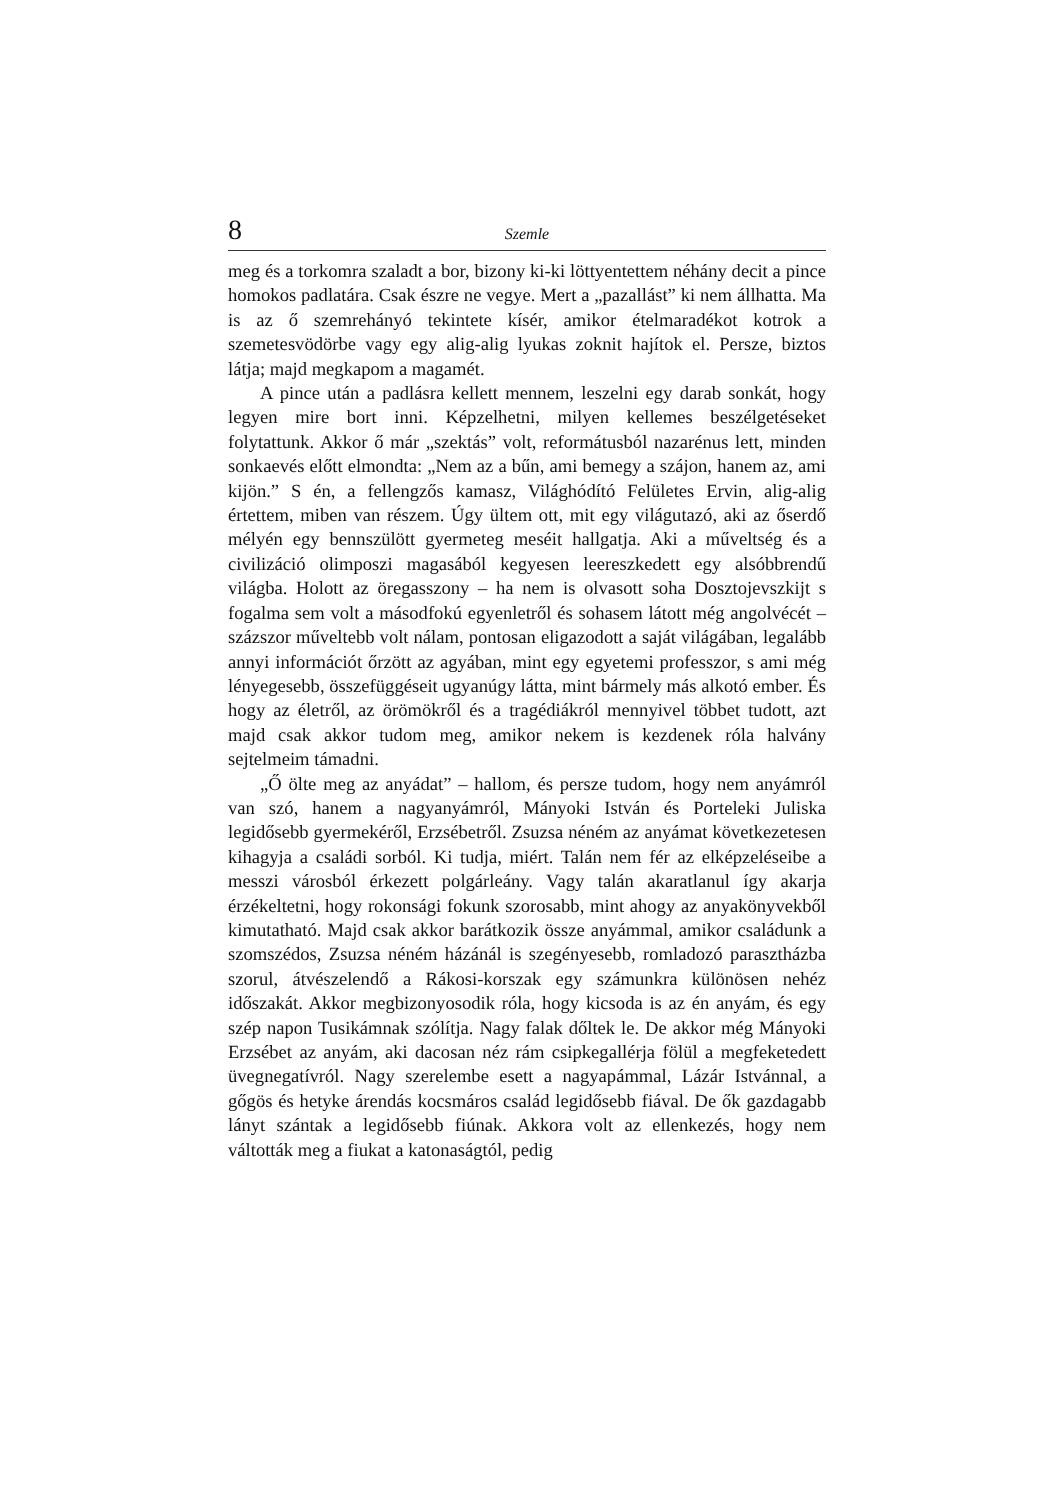8 Szemle
meg és a torkomra szaladt a bor, bizony ki-ki löttyentettem néhány decit a pince homokos padlatára. Csak észre ne vegye. Mert a „pazallást” ki nem állhatta. Ma is az ő szemrehányó tekintete kísér, amikor ételmaradékot kotrok a szemetesvödörbe vagy egy alig-alig lyukas zoknit hajítok el. Persze, biztos látja; majd megkapom a magamét.
A pince után a padlásra kellett mennem, leszelni egy darab sonkát, hogy legyen mire bort inni. Képzelhetni, milyen kellemes beszélgetéseket folytattunk. Akkor ő már „szektás” volt, reformátusból nazarénus lett, minden sonkaevés előtt elmondta: „Nem az a bűn, ami bemegy a szájon, hanem az, ami kijön.” S én, a fellengzős kamasz, Világhódító Felületes Ervin, alig-alig értettem, miben van részem. Úgy ültem ott, mit egy világutazó, aki az őserdő mélyén egy bennszülött gyermeteg meséit hallgatja. Aki a műveltség és a civilizáció olimposzi magasából kegyesen leereszkedett egy alsóbbrendű világba. Holott az öregasszony – ha nem is olvasott soha Dosztojevszkijt s fogalma sem volt a másodfokú egyenletről és sohasem látott még angolvécét – százszor műveltebb volt nálam, pontosan eligazodott a saját világában, legalább annyi információt őrzött az agyában, mint egy egyetemi professzor, s ami még lényegesebb, összefüggéseit ugyanúgy látta, mint bármely más alkotó ember. És hogy az életről, az örömökről és a tragédiákról mennyivel többet tudott, azt majd csak akkor tudom meg, amikor nekem is kezdenek róla halvány sejtelmeim támadni.
„Ő ölte meg az anyádat” – hallom, és persze tudom, hogy nem anyámról van szó, hanem a nagyanyámról, Mányoki István és Porteleki Juliska legidősebb gyermekéről, Erzsébetről. Zsuzsa néném az anyámat következetesen kihagyja a családi sorból. Ki tudja, miért. Talán nem fér az elképzeléseibe a messzi városból érkezett polgárleány. Vagy talán akaratlanul így akarja érzékeltetni, hogy rokonsági fokunk szorosabb, mint ahogy az anyakönyvekből kimutatható. Majd csak akkor barátkozik össze anyámmal, amikor családunk a szomszédos, Zsuzsa néném házánál is szegényesebb, romladozó parasztházba szorul, átvészelendő a Rákosi-korszak egy számunkra különösen nehéz időszakát. Akkor megbizonyosodik róla, hogy kicsoda is az én anyám, és egy szép napon Tusikámnak szólítja. Nagy falak dőltek le. De akkor még Mányoki Erzsébet az anyám, aki dacosan néz rám csipkegallérja fölül a megfeketedett üvegnegatívról. Nagy szerelembe esett a nagyapámmal, Lázár Istvánnal, a gőgös és hetyke árendás kocsmáros család legidősebb fiával. De ők gazdagabb lányt szántak a legidősebb fiúnak. Akkora volt az ellenkezés, hogy nem váltották meg a fiukat a katonaságtól, pedig